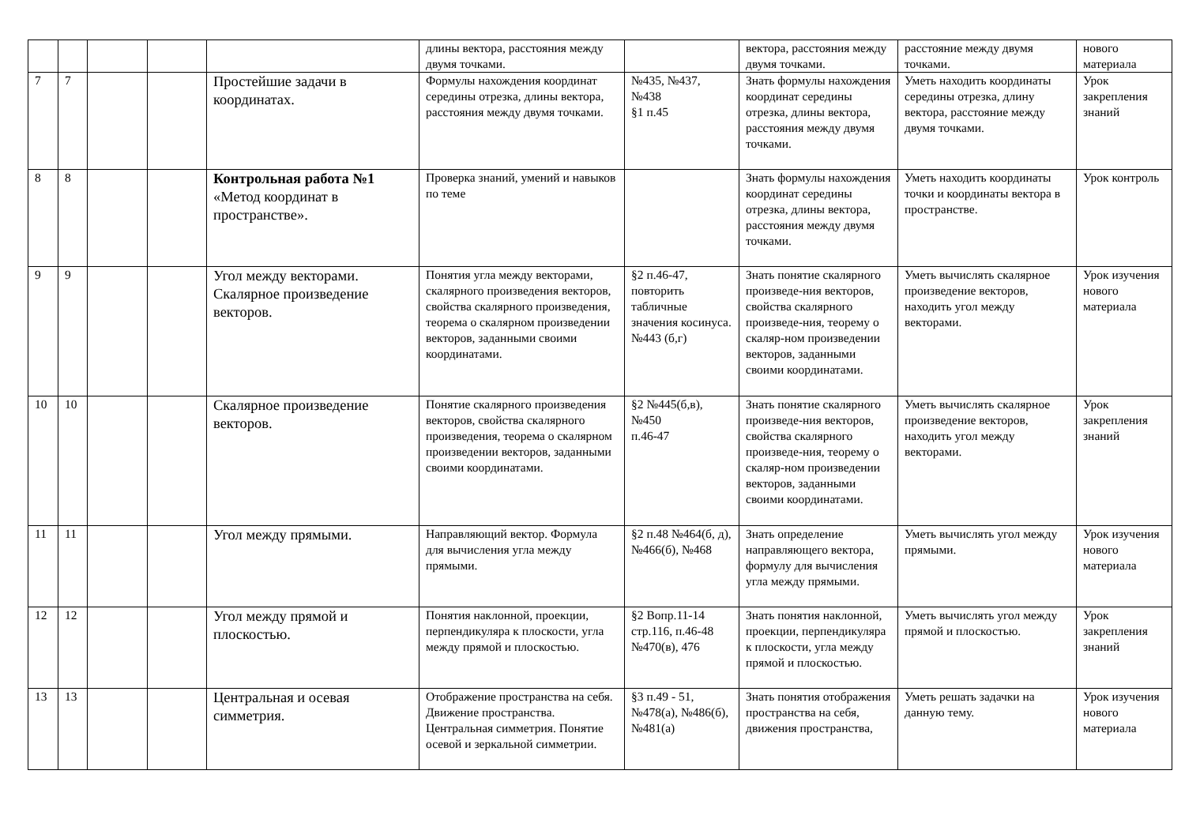| | | | | | длины вектора, расстояния между двумя точками. | | вектора, расстояния между двумя точками. | расстояние между двумя точками. | нового материала |
| 7 | 7 | | | Простейшие задачи в координатах. | Формулы нахождения координат середины отрезка, длины вектора, расстояния между двумя точками. | №435, №437, №438 §1 п.45 | Знать формулы нахождения координат середины отрезка, длины вектора, расстояния между двумя точками. | Уметь находить координаты середины отрезка, длину вектора, расстояние между двумя точками. | Урок закрепления знаний |
| 8 | 8 | | | Контрольная работа №1 «Метод координат в пространстве». | Проверка знаний, умений и навыков по теме | | Знать формулы нахождения координат середины отрезка, длины вектора, расстояния между двумя точками. | Уметь находить координаты точки и координаты вектора в пространстве. | Урок контроль |
| 9 | 9 | | | Угол между векторами. Скалярное произведение векторов. | Понятия угла между векторами, скалярного произведения векторов, свойства скалярного произведения, теорема о скалярном произведении векторов, заданными своими координатами. | §2 п.46-47, повторить табличные значения косинуса.№443 (б,г) | Знать понятие скалярного произведе-ния векторов, свойства скалярного произведе-ния, теорему о скаляр-ном произведении векторов, заданными своими координатами. | Уметь вычислять скалярное произведение векторов, находить угол между векторами. | Урок изучения нового материала |
| 10 | 10 | | | Скалярное произведение векторов. | Понятие скалярного произведения векторов, свойства скалярного произведения, теорема о скалярном произведении векторов, заданными своими координатами. | §2 №445(б,в), №450 п.46-47 | Знать понятие скалярного произведе-ния векторов, свойства скалярного произведе-ния, теорему о скаляр-ном произведении векторов, заданными своими координатами. | Уметь вычислять скалярное произведение векторов, находить угол между векторами. | Урок закрепления знаний |
| 11 | 11 | | | Угол между прямыми. | Направляющий вектор. Формула для вычисления угла между прямыми. | §2 п.48 №464(б, д), №466(б), №468 | Знать определение направляющего вектора, формулу для вычисления угла между прямыми. | Уметь вычислять угол между прямыми. | Урок изучения нового материала |
| 12 | 12 | | | Угол между прямой и плоскостью. | Понятия наклонной, проекции, перпендикуляра к плоскости, угла между прямой и плоскостью. | §2 Вопр.11-14 стр.116, п.46-48 №470(в), 476 | Знать понятия наклонной, проекции, перпендикуляра к плоскости, угла между прямой и плоскостью. | Уметь вычислять угол между прямой и плоскостью. | Урок закрепления знаний |
| 13 | 13 | | | Центральная и осевая симметрия. | Отображение пространства на себя. Движение пространства. Центральная симметрия. Понятие осевой и зеркальной симметрии. | §3 п.49 - 51, №478(а), №486(б), №481(а) | Знать понятия отображения пространства на себя, движения пространства, | Уметь решать задачки на данную тему. | Урок изучения нового материала |